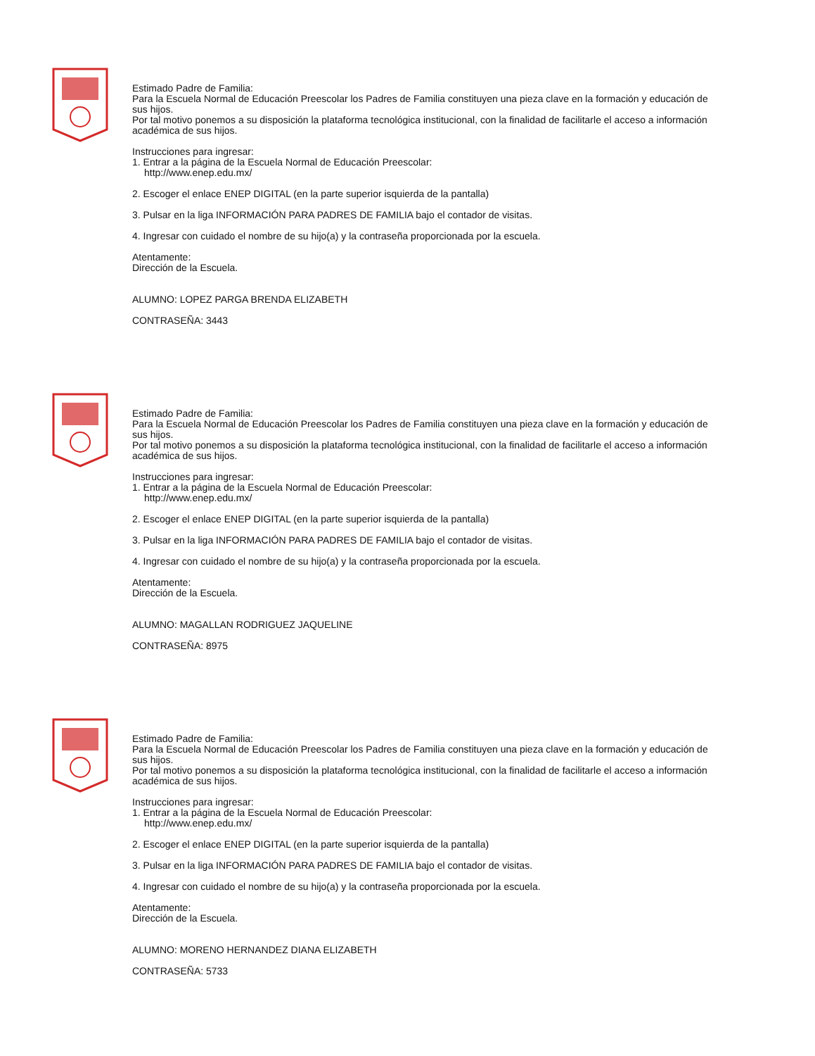Estimado Padre de Familia:
Para la Escuela Normal de Educación Preescolar los Padres de Familia constituyen una pieza clave en la formación y educación de sus hijos.
Por tal motivo ponemos a su disposición la plataforma tecnológica institucional, con la finalidad de facilitarle el acceso a información académica de sus hijos.
Instrucciones para ingresar:
1. Entrar a la página de la Escuela Normal de Educación Preescolar:
http://www.enep.edu.mx/
2. Escoger el enlace ENEP DIGITAL (en la parte superior isquierda de la pantalla)
3. Pulsar en la liga INFORMACIÓN PARA PADRES DE FAMILIA bajo el contador de visitas.
4. Ingresar con cuidado el nombre de su hijo(a) y la contraseña proporcionada por la escuela.
Atentamente:
Dirección de la Escuela.
ALUMNO: LOPEZ PARGA BRENDA ELIZABETH
CONTRASEÑA: 3443
Estimado Padre de Familia:
Para la Escuela Normal de Educación Preescolar los Padres de Familia constituyen una pieza clave en la formación y educación de sus hijos.
Por tal motivo ponemos a su disposición la plataforma tecnológica institucional, con la finalidad de facilitarle el acceso a información académica de sus hijos.
Instrucciones para ingresar:
1. Entrar a la página de la Escuela Normal de Educación Preescolar:
http://www.enep.edu.mx/
2. Escoger el enlace ENEP DIGITAL (en la parte superior isquierda de la pantalla)
3. Pulsar en la liga INFORMACIÓN PARA PADRES DE FAMILIA bajo el contador de visitas.
4. Ingresar con cuidado el nombre de su hijo(a) y la contraseña proporcionada por la escuela.
Atentamente:
Dirección de la Escuela.
ALUMNO: MAGALLAN RODRIGUEZ JAQUELINE
CONTRASEÑA: 8975
Estimado Padre de Familia:
Para la Escuela Normal de Educación Preescolar los Padres de Familia constituyen una pieza clave en la formación y educación de sus hijos.
Por tal motivo ponemos a su disposición la plataforma tecnológica institucional, con la finalidad de facilitarle el acceso a información académica de sus hijos.
Instrucciones para ingresar:
1. Entrar a la página de la Escuela Normal de Educación Preescolar:
http://www.enep.edu.mx/
2. Escoger el enlace ENEP DIGITAL (en la parte superior isquierda de la pantalla)
3. Pulsar en la liga INFORMACIÓN PARA PADRES DE FAMILIA bajo el contador de visitas.
4. Ingresar con cuidado el nombre de su hijo(a) y la contraseña proporcionada por la escuela.
Atentamente:
Dirección de la Escuela.
ALUMNO: MORENO HERNANDEZ DIANA ELIZABETH
CONTRASEÑA: 5733